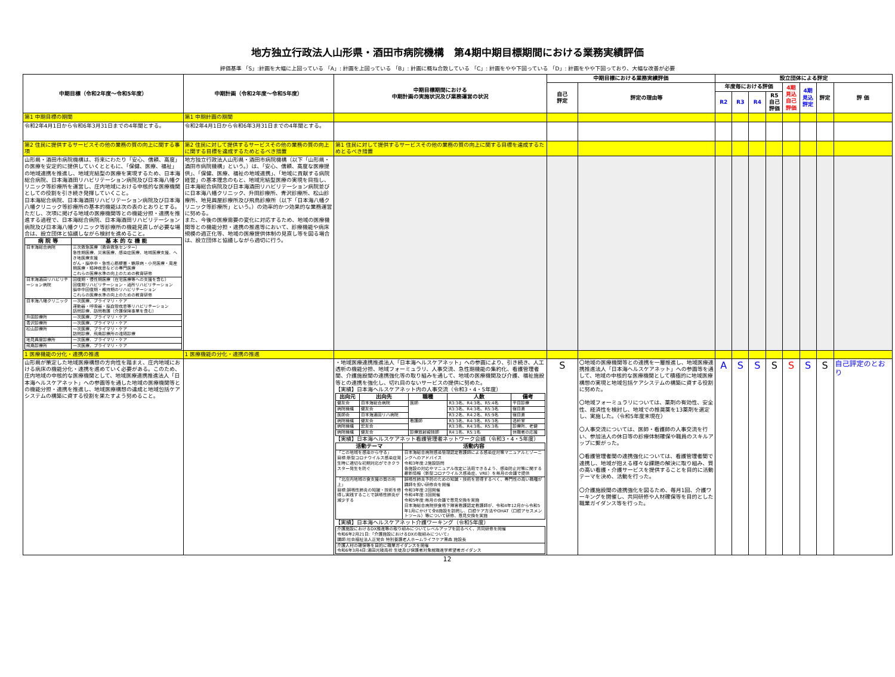地方独立行政法人山形県・酒田市病院機構　第4期中期目標期間における業務実績評価
評価基準 「S」:計画を大幅に上回っている 「A」: 計画を上回っている 「B」: 計画に概ね合致している 「C」: 計画をやや下回っている 「D」: 計画をやや下回っており、大幅な改善が必要
| 中期目標（令和2年度～令和5年度） | 中期計画（令和2年度～令和5年度） | 中期目標期間における 中期計画の実施状況及び業務運営の状況 | 中期目標における業務実績評価 | | 設立団体による評定 | | | | | | | |
| --- | --- | --- | --- | --- | --- | --- | --- | --- | --- | --- | --- | --- |
| | | | 自己 評定 | 評定の理由等 | 年度毎における評価 | | | | 4期 見込 自己 評価 | 4期 見込 評定 | 評定 | 評 価 |
| | | | | | R2 | R3 | R4 | R5 自己 評価 | | | | |
| 第1 中期目標の期間 | 第1 中期計画の期間 | | | | | | | | | | | |
| 令和2年4月1日から令和6年3月31日までの4年間とする。 | 令和2年4月1日から令和6年3月31日までの4年間とする。 | | | | | | | | | | | |
| 第2 住民に提供するサービスその他の業務の質の向上に関する事項 | 第2 住民に対して提供するサービスその他の業務の質の向上に関する目標を達成するためとるべき措置 | 第1 住民に対して提供するサービスその他の業務の質の向上に関する目標を達成するためとるべき措置 | | | | | | | | | | |
| 山形県・酒田市病院機構は、将来にわたり「安心、信頼、高度」の医療を安定的に提供していくとともに、「保健、医療、福祉」の地域連携を推進し、地域完結型の医療を実現するため、日本海総合病院、日本海酒田リハビリテーション病院及び日本海八幡クリニック等診療所を運営し、庄内地域における中核的な医療機関としての役割を引き続き発揮していくこと。 日本海総合病院、日本海酒田リハビリテーション病院及び日本海八幡クリニック等診療所の基本的機能は次の表のとおりとする。ただし、次項に掲げる地域の医療機関等との機能分担・連携を推進する過程で、日本海総合病院、日本海酒田リハビリテーション病院及び日本海八幡クリニック等診療所の機能見直しが必要な場合は、設立団体と協議しながら検討を進めること。 / 病 院 等 / 基 本 的 な 機 能 / / --- / --- / / 日本海総合病院 / 三次救急医療（救命救急センター） 急性期医療、災害医療、感染症医療、地域医療支援、へき地医療支援 がん・脳卒中・急性心筋梗塞・糖尿病・小児医療・周産期医療・精神疾患などの専門医療 これらの医療水準の向上のための教育研修 / / 日本海酒田リハビリテーション病院 / 回復期・慢性期医療（在宅医療等への支援を含む） 回復期リハビリテーション・通所リハビリテーション 脳卒中回復期・維持期のリハビリテーション これらの医療水準の向上のための教育研修 / / 日本海八幡クリニック / 一次医療、プライマリ・ケア 運動器・呼吸器・脳血管疾患等リハビリテーション 訪問診療、訪問看護（介護保険事業を含む） / / 升田診療所 / 一次医療、プライマリ・ケア / / 青沢診療所 / 一次医療、プライマリ・ケア / / 松山診療所 / 一次医療、プライマリ・ケア 訪問診療、飛鳥診療所の遠隔診療 / / 地見興屋診療所 / 一次医療、プライマリ・ケア / / 飛鳥診療所 / 一次医療、プライマリ・ケア / | 地方独立行政法人山形県・酒田市病院機構（以下「山形県・酒田市病院機構」という。）は、「安心、信頼、高度な医療提供」、「保健、医療、福祉の地域連携」、「地域に貢献する病院経営」の基本理念のもと、地域完結型医療の実現を目指し、日本海総合病院及び日本海酒田リハビリテーション病院並びに日本海八幡クリニック、升田診療所、青沢診療所、松山診療所、地見興屋診療所及び飛鳥診療所（以下「日本海八幡クリニック等診療所」という。）の効率的かつ効果的な業務運営に努める。 また、今後の医療需要の変化に対応するため、地域の医療機関等との機能分担・連携の推進等において、診療機能や病床規模の適正化等、地域の医療提供体制の見直し等を図る場合は、設立団体と協議しながら適切に行う。 | | | | | | | | | | | |
| 1 医療機能の分化・連携の推進 | 1 医療機能の分化・連携の推進 | | | | | | | | | | | |
| 山形県が策定した地域医療構想の方向性を踏まえ、庄内地域における病床の機能分化・連携を進めていく必要がある。このため、庄内地域の中核的な医療機関として、地域医療連携推進法人「日本海ヘルスケアネット」への参画等を通した地域の医療機関等との機能分担・連携を推進し、地域医療構想の達成と地域包括ケアシステムの構築に資する役割を果たすよう努めること。 | | ・地域医療連携推進法人「日本海ヘルスケアネット」への参画により、引き続き、人工透析の機能分担、地域フォーミュラリ、人事交流、急性期機能の集約化、看護管理者間、介護施設間の連携強化等の取り組みを通して、地域の医療機関及び介護、福祉施設等との連携を強化し、切れ目のないサービスの提供に努めた。 【実績】日本海ヘルスケアネット内の人事交流（令和3・4・5年度） / 出向元 / 出向先 / 職種 / 人数 / 備考 / / --- / --- / --- / --- / --- / / 健友会 / 日本海総合病院 / 医師 / R3:3名、R4:3名、R5:4名 / 平日診療 / / 病院機構 / 健友会 / / R3:3名、R4:3名、R5:3名 / 宿日直 / / 医師会 / 日本海酒田リハ病院 / / R3:2名、R4:2名、R5:9名 / 宿日直 / / 病院機構 / 健友会 / 看護師 / R3:3名、R4:3名、R5:3名 / 透析室 / / 病院機構 / 宏友会 / / R3:3名、R4:3名、R5:3名 / 診療所、老健 / / 病院機構 / 健友会 / 診療放射線技師 / R4:1名、R5:1名 / 休職者の応援 / 【実績】日本海ヘルスケアネット看護管理者ネットワーク会議（令和3・4・5年度） / 活動テーマ / 活動内容 / / --- / --- / / 「この地域を感染から守る」 目標:新型コロナウイルス感染症発生時に適切な初期対応ができクラスター発生を防ぐ / 日本海総合病院感染管理認定看護師による感染症対策マニュアルとゾーニングへのアドバイス 令和3年度:2施設訪問 各施設の対応やマニュアル改定に活用できるよう、感染防止対策に関する最新情報（新型コロナウイルス感染症、VRE）を毎月の会議で提供 / / 「北庄内地域の食支援の質の向上」 目標:誤嚥性肺炎の知識・技術を修得し実践することで誤嚥性肺炎が減少する / 誤嚥性肺炎予防のための知識・技術を習得するべく、専門性の高い職種が講師を担い研修会を開催 令和3年度:2回開催 令和4年度:3回開催 令和5年度:毎月の会議で意見交換を実施 日本海総合病院摂食嚥下障害看護認定看護師が、令和4年12月から令和5年1月にかけて全8施設を訪問し、口腔ケア方法やOHAT（口腔アセスメントツール）等について研修、意見交換を実施 / 【実績】日本海ヘルスケアネット介護ワーキング（令和5年度） / 介護施設におけるDX推進等の取り組みについてレベルアップを図るべく、共同研修を開催 令和6年2月21日:『介護施設におけるDXの取組みについて』 講師:社会福祉法人正覚会 特別養護老人ホームライフケア黒森 施設長 / / 介護人材の確保等を目的に職業ガイダンスを開催 令和6年3月4日:酒田光陵高校 生徒及び保護者対象就職進学希望者ガイダンス / | S | 〇地域の医療機関等との連携を一層推進し、地域医療連携推進法人「日本海ヘルスケアネット」への参画等を通して、地域の中核的な医療機関として積極的に地域医療構想の実現と地域包括ケアシステムの構築に資する役割に努めた。 〇地域フォーミュラリについては、薬剤の有効性、安全性、経済性を検討し、地域での推奨薬を13薬剤を選定し、実施した。（令和5年度末現在） 〇人事交流については、医師・看護師の人事交流を行い、参加法人の休日等の診療体制確保や職員のスキルアップに繋がった。 〇看護管理者間の連携強化については、看護管理者間で連携し、地域が抱える様々な課題の解決に取り組み、質の高い看護・介護サービスを提供することを目的に活動テーマを決め、活動を行った。 〇介護施設間の連携強化を図るため、毎月1回、介護ワーキングを開催し、共同研修や人材確保等を目的とした職業ガイダンス等を行った。 | A | S | S | S | S | S | S | 自己評定のとおり |
12